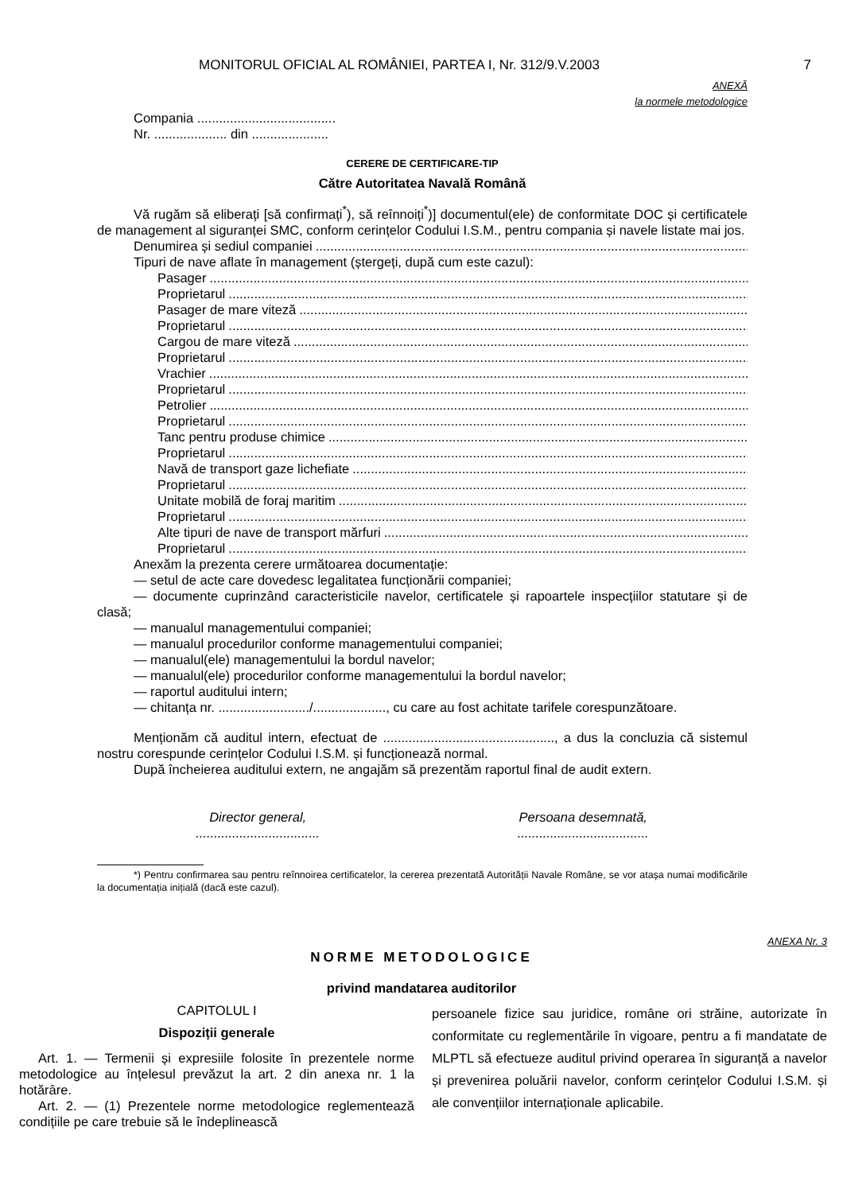MONITORUL OFICIAL AL ROMÂNIEI, PARTEA I, Nr. 312/9.V.2003 7
ANEXĂ
la normele metodologice
Compania ......................................
Nr. .................... din .....................
CERERE DE CERTIFICARE-TIP
Către Autoritatea Navală Română
Vă rugăm să eliberați [să confirmați<sup>*</sup>), să reînnoiți<sup>*</sup>)] documentul(ele) de conformitate DOC și certificatele de management al siguranței SMC, conform cerințelor Codului I.S.M., pentru compania și navele listate mai jos.
Denumirea și sediul companiei
Tipuri de nave aflate în management (ștergeți, după cum este cazul):
Pasager
Proprietarul
Pasager de mare viteză
Proprietarul
Cargou de mare viteză
Proprietarul
Vrachier
Proprietarul
Petrolier
Proprietarul
Tanc pentru produse chimice
Proprietarul
Navă de transport gaze lichefiate
Proprietarul
Unitate mobilă de foraj maritim
Proprietarul
Alte tipuri de nave de transport mărfuri
Proprietarul
Anexăm la prezenta cerere următoarea documentație:
— setul de acte care dovedesc legalitatea funcționării companiei;
— documente cuprinzând caracteristicile navelor, certificatele și rapoartele inspecțiilor statutare și de clasă;
— manualul managementului companiei;
— manualul procedurilor conforme managementului companiei;
— manualul(ele) managementului la bordul navelor;
— manualul(ele) procedurilor conforme managementului la bordul navelor;
— raportul auditului intern;
— chitanța nr. ........................./...................., cu care au fost achitate tarifele corespunzătoare.
Menționăm că auditul intern, efectuat de ..............................................., a dus la concluzia că sistemul nostru corespunde cerințelor Codului I.S.M. și funcționează normal.
După încheierea auditului extern, ne angajăm să prezentăm raportul final de audit extern.
Director general,
..................................
Persoana desemnată,
....................................
*) Pentru confirmarea sau pentru reînnoirea certificatelor, la cererea prezentată Autorității Navale Române, se vor atașa numai modificările la documentația inițială (dacă este cazul).
ANEXA Nr. 3
NORME METODOLOGICE
privind mandatarea auditorilor
CAPITOLUL I
Dispoziții generale
Art. 1. — Termenii și expresiile folosite în prezentele norme metodologice au înțelesul prevăzut la art. 2 din anexa nr. 1 la hotărâre.
Art. 2. — (1) Prezentele norme metodologice reglementează condițiile pe care trebuie să le îndeplinească
persoanele fizice sau juridice, române ori străine, autorizate în conformitate cu reglementările în vigoare, pentru a fi mandatate de MLPTL să efectueze auditul privind operarea în siguranță a navelor și prevenirea poluării navelor, conform cerințelor Codului I.S.M. și ale convențiilor internaționale aplicabile.